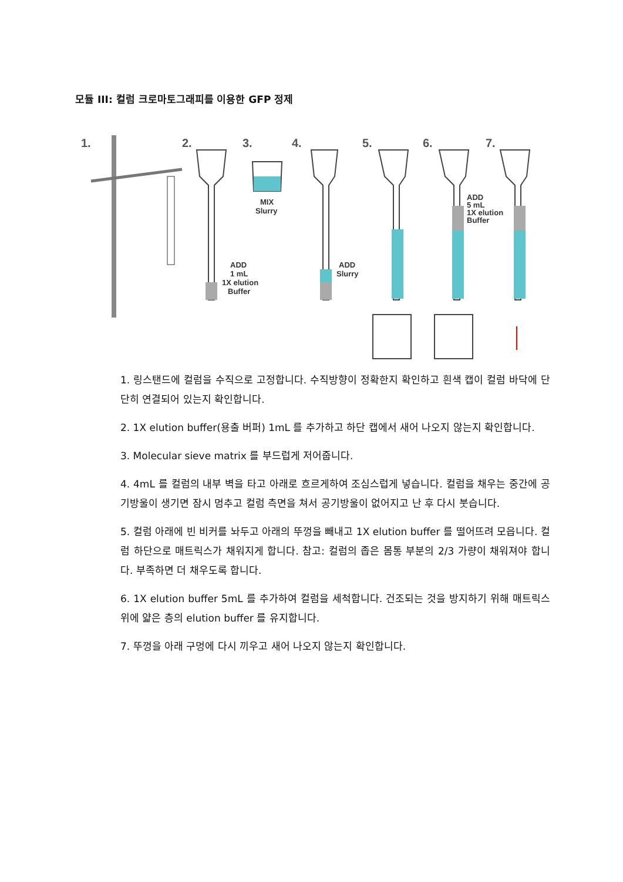모듈 III: 컬럼 크로마토그래피를 이용한 GFP 정제
1.
2.
3.
4.
5.
6.
7.
ADD
1 mL
1X elution
Buffer
MIX
Slurry
ADD
Slurry
ADD
5 mL
1X elution
Buffer
1. 링스탠드에 컬럼을 수직으로 고정합니다. 수직방향이 정확한지 확인하고 흰색 캡이 컬럼 바닥에 단단히 연결되어 있는지 확인합니다.
2. 1X elution buffer(용출 버퍼) 1mL 를 추가하고 하단 캡에서 새어 나오지 않는지 확인합니다.
3. Molecular sieve matrix 를 부드럽게 저어줍니다.
4. 4mL 를 컬럼의 내부 벽을 타고 아래로 흐르게하여 조심스럽게 넣습니다. 컬럼을 채우는 중간에 공기방울이 생기면 잠시 멈추고 컬럼 측면을 쳐서 공기방울이 없어지고 난 후 다시 붓습니다.
5. 컬럼 아래에 빈 비커를 놔두고 아래의 뚜껑을 빼내고 1X elution buffer 를 떨어뜨려 모읍니다. 컬럼 하단으로 매트릭스가 채워지게 합니다. 참고: 컬럼의 좁은 몸통 부분의 2/3 가량이 채워져야 합니다. 부족하면 더 채우도록 합니다.
6. 1X elution buffer 5mL 를 추가하여 컬럼을 세척합니다. 건조되는 것을 방지하기 위해 매트릭스위에 얇은 층의 elution buffer 를 유지합니다.
7. 뚜껑을 아래 구멍에 다시 끼우고 새어 나오지 않는지 확인합니다.